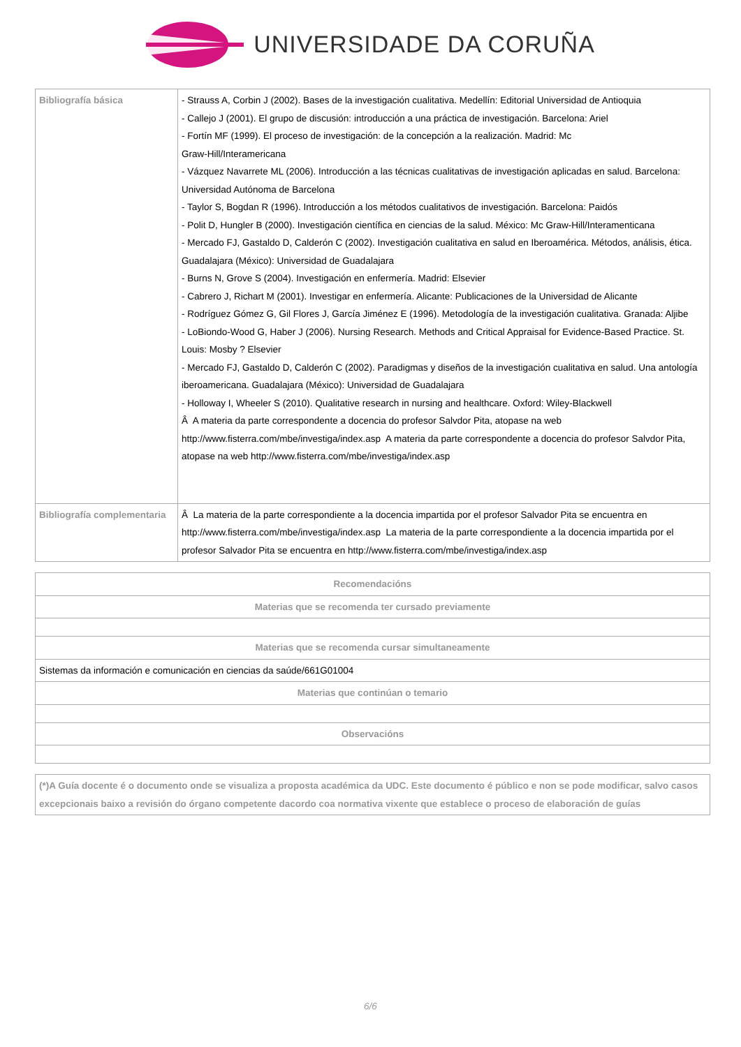UNIVERSIDADE DA CORUÑA
| Bibliografía básica | - Strauss A, Corbin J (2002). Bases de la investigación cualitativa. Medellín: Editorial Universidad de Antioquia - Callejo J (2001). El grupo de discusión: introducción a una práctica de investigación. Barcelona: Ariel - Fortín MF (1999). El proceso de investigación: de la concepción a la realización. Madrid: Mc Graw-Hill/Interamericana - Vázquez Navarrete ML (2006). Introducción a las técnicas cualitativas de investigación aplicadas en salud. Barcelona: Universidad Autónoma de Barcelona - Taylor S, Bogdan R (1996). Introducción a los métodos cualitativos de investigación. Barcelona: Paidós - Polit D, Hungler B (2000). Investigación científica en ciencias de la salud. México: Mc Graw-Hill/Interamenticana - Mercado FJ, Gastaldo D, Calderón C (2002). Investigación cualitativa en salud en Iberoamérica. Métodos, análisis, ética. Guadalajara (México): Universidad de Guadalajara - Burns N, Grove S (2004). Investigación en enfermería. Madrid: Elsevier - Cabrero J, Richart M (2001). Investigar en enfermería. Alicante: Publicaciones de la Universidad de Alicante - Rodríguez Gómez G, Gil Flores J, García Jiménez E (1996). Metodología de la investigación cualitativa. Granada: Aljibe - LoBiondo-Wood G, Haber J (2006). Nursing Research. Methods and Critical Appraisal for Evidence-Based Practice. St. Louis: Mosby ? Elsevier - Mercado FJ, Gastaldo D, Calderón C (2002). Paradigmas y diseños de la investigación cualitativa en salud. Una antología iberoamericana. Guadalajara (México): Universidad de Guadalajara - Holloway I, Wheeler S (2010). Qualitative research in nursing and healthcare. Oxford: Wiley-Blackwell Â A materia da parte correspondente a docencia do profesor Salvdor Pita, atopase na web http://www.fisterra.com/mbe/investiga/index.asp A materia da parte correspondente a docencia do profesor Salvdor Pita, atopase na web http://www.fisterra.com/mbe/investiga/index.asp |
| Bibliografía complementaria | Â La materia de la parte correspondiente a la docencia impartida por el profesor Salvador Pita se encuentra en http://www.fisterra.com/mbe/investiga/index.asp La materia de la parte correspondiente a la docencia impartida por el profesor Salvador Pita se encuentra en http://www.fisterra.com/mbe/investiga/index.asp |
| Recomendacións |
| Materias que se recomenda ter cursado previamente |
| Materias que se recomenda cursar simultaneamente |
| Sistemas da información e comunicación en ciencias da saúde/661G01004 |
| Materias que continúan o temario |
| Observacións |
| (*)A Guía docente é o documento onde se visualiza a proposta académica da UDC. Este documento é público e non se pode modificar, salvo casos excepcionais baixo a revisión do órgano competente dacordo coa normativa vixente que establece o proceso de elaboración de guías |
6/6